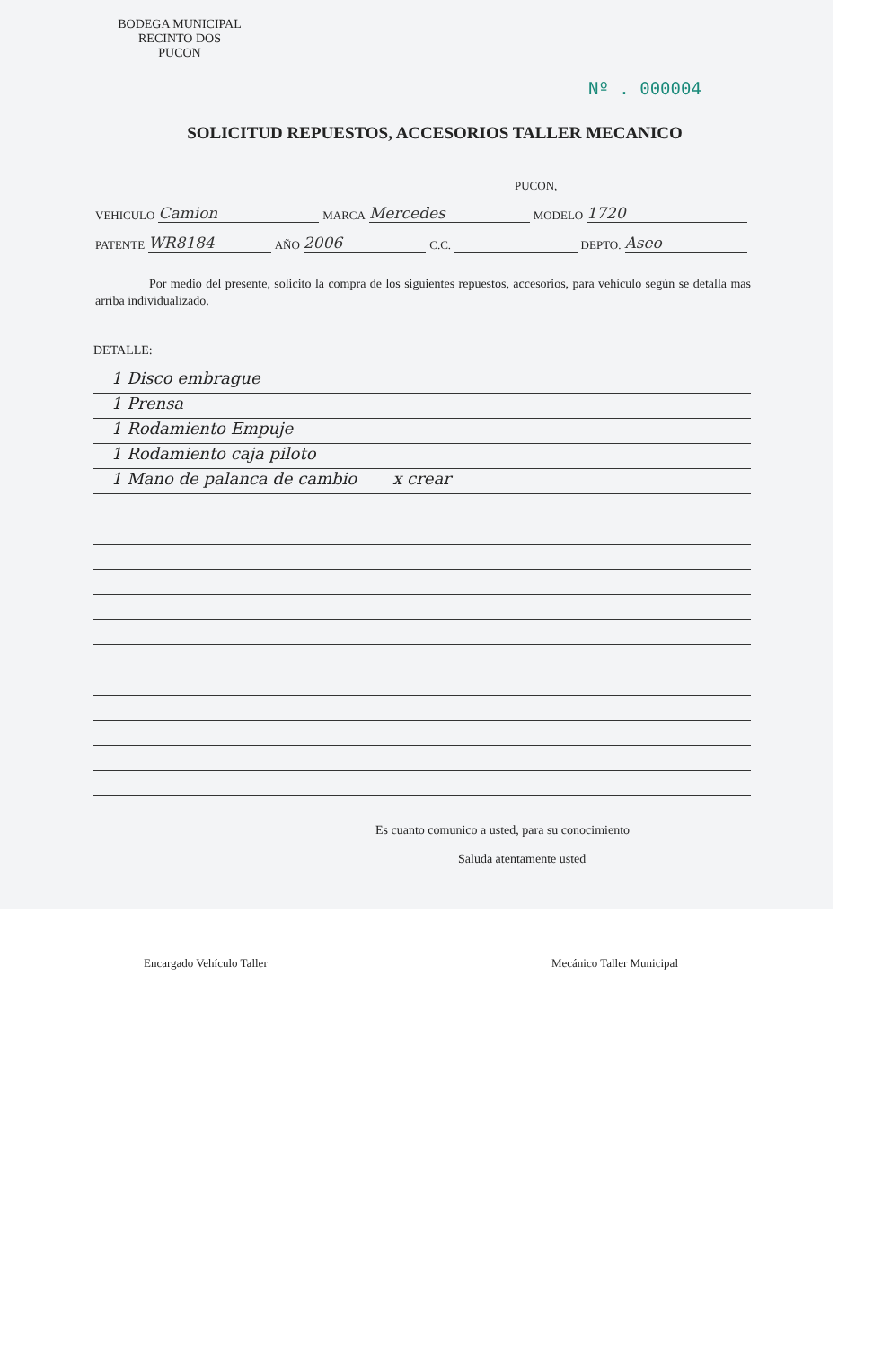BODEGA MUNICIPAL
RECINTO DOS
PUCON
Nº . 000004
SOLICITUD REPUESTOS, ACCESORIOS TALLER MECANICO
PUCON,
VEHICULO Camion MARCA Mercedes MODELO 1720
PATENTE WR8184 AÑO 2006 C.C. DEPTO. Aseo
Por medio del presente, solicito la compra de los siguientes repuestos, accesorios, para vehículo según se detalla mas arriba individualizado.
DETALLE:
1 Disco embrague
1 Prensa
1 Rodamiento Empuje
1 Rodamiento caja piloto
1 Mano de palanca de cambio x crear
Es cuanto comunico a usted, para su conocimiento
Saluda atentamente usted
Encargado Vehículo Taller Mecánico Taller Municipal